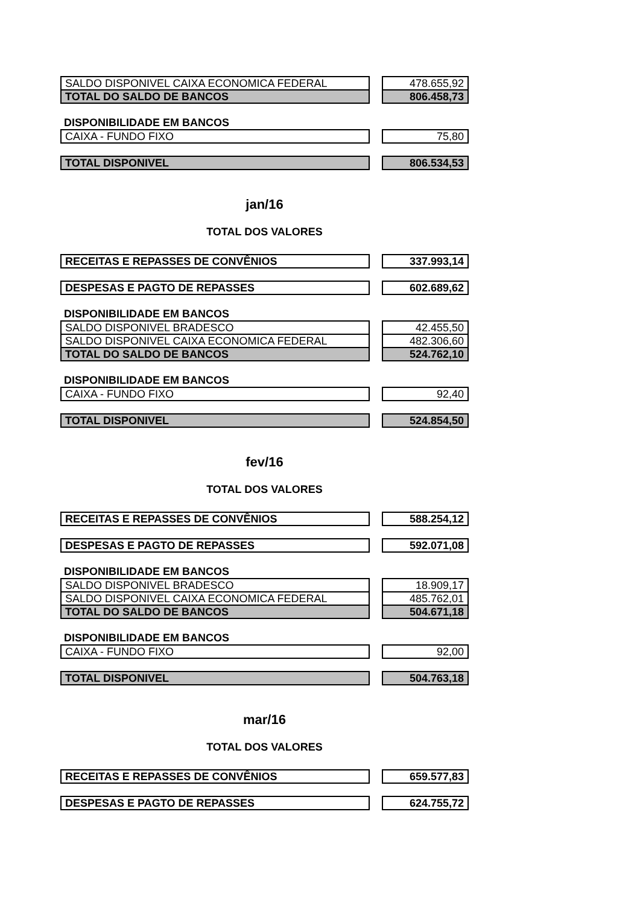| SALDO DISPONIVEL CAIXA ECONOMICA FEDERAL | | 478.655,92 |
| TOTAL DO SALDO DE BANCOS | | 806.458,73 |
DISPONIBILIDADE EM BANCOS
| CAIXA - FUNDO FIXO | | 75,80 |
| TOTAL DISPONIVEL | | 806.534,53 |
jan/16
TOTAL DOS VALORES
| RECEITAS E REPASSES DE CONVÊNIOS | | 337.993,14 |
| DESPESAS E PAGTO DE REPASSES | | 602.689,62 |
DISPONIBILIDADE EM BANCOS
| SALDO DISPONIVEL BRADESCO | | 42.455,50 |
| SALDO DISPONIVEL CAIXA ECONOMICA FEDERAL | | 482.306,60 |
| TOTAL DO SALDO DE BANCOS | | 524.762,10 |
DISPONIBILIDADE EM BANCOS
| CAIXA - FUNDO FIXO | | 92,40 |
| TOTAL DISPONIVEL | | 524.854,50 |
fev/16
TOTAL DOS VALORES
| RECEITAS E REPASSES DE CONVÊNIOS | | 588.254,12 |
| DESPESAS E PAGTO DE REPASSES | | 592.071,08 |
DISPONIBILIDADE EM BANCOS
| SALDO DISPONIVEL BRADESCO | | 18.909,17 |
| SALDO DISPONIVEL CAIXA ECONOMICA FEDERAL | | 485.762,01 |
| TOTAL DO SALDO DE BANCOS | | 504.671,18 |
DISPONIBILIDADE EM BANCOS
| CAIXA - FUNDO FIXO | | 92,00 |
| TOTAL DISPONIVEL | | 504.763,18 |
mar/16
TOTAL DOS VALORES
| RECEITAS E REPASSES DE CONVÊNIOS | | 659.577,83 |
| DESPESAS E PAGTO DE REPASSES | | 624.755,72 |